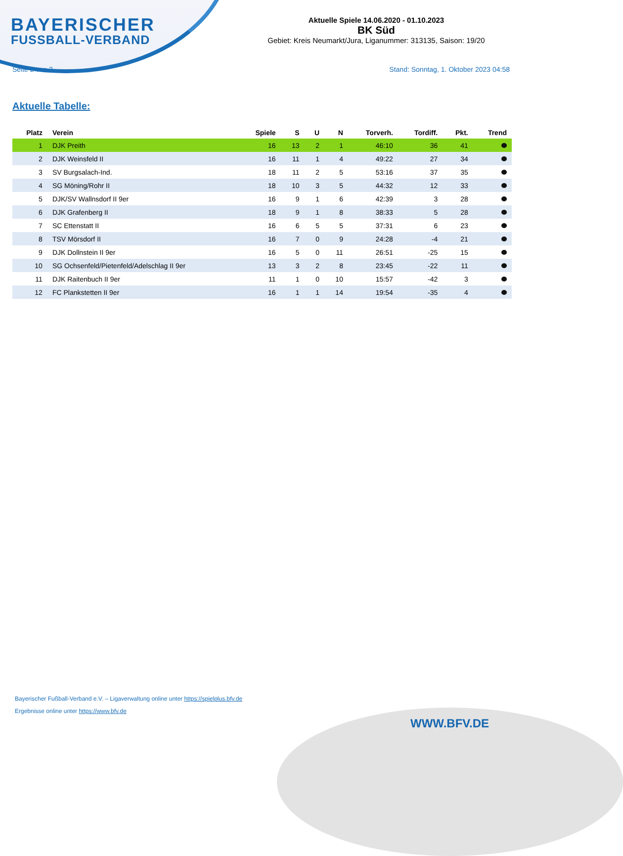BAYERISCHER
FUSSBALL-VERBAND
Aktuelle Spiele 14.06.2020 - 01.10.2023
BK Süd
Gebiet: Kreis Neumarkt/Jura, Liganummer: 313135, Saison: 19/20
Seite 2 von 2 Stand: Sonntag, 1. Oktober 2023 04:58
Aktuelle Tabelle:
| Platz | Verein | Spiele | S | U | N | Torverh. | Tordiff. | Pkt. | Trend |
| --- | --- | --- | --- | --- | --- | --- | --- | --- | --- |
| 1 | DJK Preith | 16 | 13 | 2 | 1 | 46:10 | 36 | 41 | |
| 2 | DJK Weinsfeld II | 16 | 11 | 1 | 4 | 49:22 | 27 | 34 | |
| 3 | SV Burgsalach-Ind. | 18 | 11 | 2 | 5 | 53:16 | 37 | 35 | |
| 4 | SG Möning/Rohr II | 18 | 10 | 3 | 5 | 44:32 | 12 | 33 | |
| 5 | DJK/SV Wallnsdorf II 9er | 16 | 9 | 1 | 6 | 42:39 | 3 | 28 | |
| 6 | DJK Grafenberg II | 18 | 9 | 1 | 8 | 38:33 | 5 | 28 | |
| 7 | SC Ettenstatt II | 16 | 6 | 5 | 5 | 37:31 | 6 | 23 | |
| 8 | TSV Mörsdorf II | 16 | 7 | 0 | 9 | 24:28 | -4 | 21 | |
| 9 | DJK Dollnstein II 9er | 16 | 5 | 0 | 11 | 26:51 | -25 | 15 | |
| 10 | SG Ochsenfeld/Pietenfeld/Adelschlag II 9er | 13 | 3 | 2 | 8 | 23:45 | -22 | 11 | |
| 11 | DJK Raitenbuch II 9er | 11 | 1 | 0 | 10 | 15:57 | -42 | 3 | |
| 12 | FC Plankstetten II 9er | 16 | 1 | 1 | 14 | 19:54 | -35 | 4 | |
Bayerischer Fußball-Verband e.V. – Ligaverwaltung online unter https://spielplus.bfv.de
Ergebnisse online unter https://www.bfv.de
WWW.BFV.DE